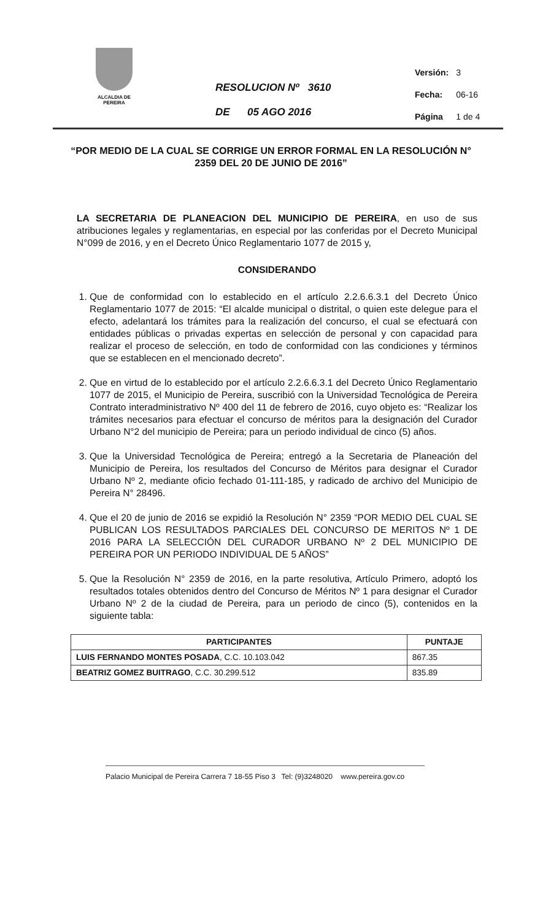ALCALDIA DE PEREIRA
RESOLUCION Nº 3610
DE 05 AGO 2016
| Versión: | 3 |
| Fecha: | 06-16 |
| Página | 1 de 4 |
“POR MEDIO DE LA CUAL SE CORRIGE UN ERROR FORMAL EN LA RESOLUCIÓN N° 2359 DEL 20 DE JUNIO DE 2016”
LA SECRETARIA DE PLANEACION DEL MUNICIPIO DE PEREIRA, en uso de sus atribuciones legales y reglamentarias, en especial por las conferidas por el Decreto Municipal N°099 de 2016, y en el Decreto Único Reglamentario 1077 de 2015 y,
CONSIDERANDO
1. Que de conformidad con lo establecido en el artículo 2.2.6.6.3.1 del Decreto Único Reglamentario 1077 de 2015: “El alcalde municipal o distrital, o quien este delegue para el efecto, adelantará los trámites para la realización del concurso, el cual se efectuará con entidades públicas o privadas expertas en selección de personal y con capacidad para realizar el proceso de selección, en todo de conformidad con las condiciones y términos que se establecen en el mencionado decreto”.
2. Que en virtud de lo establecido por el artículo 2.2.6.6.3.1 del Decreto Único Reglamentario 1077 de 2015, el Municipio de Pereira, suscribió con la Universidad Tecnológica de Pereira Contrato interadministrativo Nº 400 del 11 de febrero de 2016, cuyo objeto es: “Realizar los trámites necesarios para efectuar el concurso de méritos para la designación del Curador Urbano N°2 del municipio de Pereira; para un periodo individual de cinco (5) años.
3. Que la Universidad Tecnológica de Pereira; entregó a la Secretaria de Planeación del Municipio de Pereira, los resultados del Concurso de Méritos para designar el Curador Urbano Nº 2, mediante oficio fechado 01-111-185, y radicado de archivo del Municipio de Pereira N° 28496.
4. Que el 20 de junio de 2016 se expidió la Resolución N° 2359 “POR MEDIO DEL CUAL SE PUBLICAN LOS RESULTADOS PARCIALES DEL CONCURSO DE MERITOS Nº 1 DE 2016 PARA LA SELECCIÓN DEL CURADOR URBANO Nº 2 DEL MUNICIPIO DE PEREIRA POR UN PERIODO INDIVIDUAL DE 5 AÑOS”
5. Que la Resolución N° 2359 de 2016, en la parte resolutiva, Artículo Primero, adoptó los resultados totales obtenidos dentro del Concurso de Méritos Nº 1 para designar el Curador Urbano Nº 2 de la ciudad de Pereira, para un periodo de cinco (5), contenidos en la siguiente tabla:
| PARTICIPANTES | PUNTAJE |
| --- | --- |
| LUIS FERNANDO MONTES POSADA , C.C. 10.103.042 | 867.35 |
| BEATRIZ GOMEZ BUITRAGO , C.C. 30.299.512 | 835.89 |
Palacio Municipal de Pereira Carrera 7 18-55 Piso 3 Tel: (9)3248020 www.pereira.gov.co